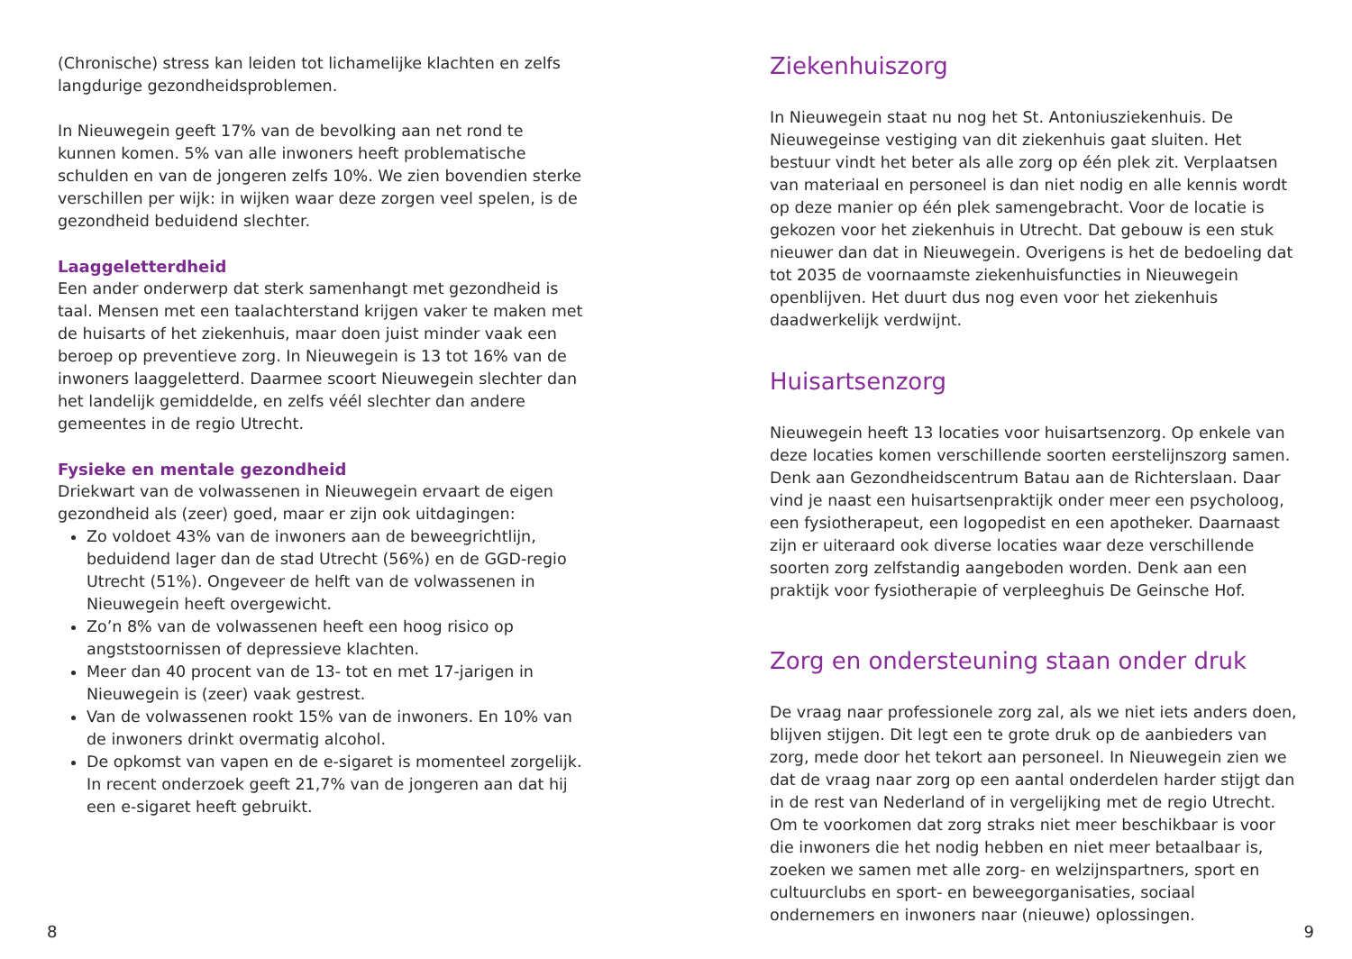(Chronische) stress kan leiden tot lichamelijke klachten en zelfs langdurige gezondheidsproblemen.
In Nieuwegein geeft 17% van de bevolking aan net rond te kunnen komen. 5% van alle inwoners heeft problematische schulden en van de jongeren zelfs 10%. We zien bovendien sterke verschillen per wijk: in wijken waar deze zorgen veel spelen, is de gezondheid beduidend slechter.
Laaggeletterdheid
Een ander onderwerp dat sterk samenhangt met gezondheid is taal. Mensen met een taalachterstand krijgen vaker te maken met de huisarts of het ziekenhuis, maar doen juist minder vaak een beroep op preventieve zorg. In Nieuwegein is 13 tot 16% van de inwoners laaggeletterd. Daarmee scoort Nieuwegein slechter dan het landelijk gemiddelde, en zelfs véél slechter dan andere gemeentes in de regio Utrecht.
Fysieke en mentale gezondheid
Driekwart van de volwassenen in Nieuwegein ervaart de eigen gezondheid als (zeer) goed, maar er zijn ook uitdagingen:
Zo voldoet 43% van de inwoners aan de beweegrichtlijn, beduidend lager dan de stad Utrecht (56%) en de GGD-regio Utrecht (51%). Ongeveer de helft van de volwassenen in Nieuwegein heeft overgewicht.
Zo’n 8% van de volwassenen heeft een hoog risico op angststoornissen of depressieve klachten.
Meer dan 40 procent van de 13- tot en met 17-jarigen in Nieuwegein is (zeer) vaak gestrest.
Van de volwassenen rookt 15% van de inwoners. En 10% van de inwoners drinkt overmatig alcohol.
De opkomst van vapen en de e-sigaret is momenteel zorgelijk. In recent onderzoek geeft 21,7% van de jongeren aan dat hij een e-sigaret heeft gebruikt.
8
Ziekenhuiszorg
In Nieuwegein staat nu nog het St. Antoniusziekenhuis. De Nieuwegeinse vestiging van dit ziekenhuis gaat sluiten. Het bestuur vindt het beter als alle zorg op één plek zit. Verplaatsen van materiaal en personeel is dan niet nodig en alle kennis wordt op deze manier op één plek samengebracht. Voor de locatie is gekozen voor het ziekenhuis in Utrecht. Dat gebouw is een stuk nieuwer dan dat in Nieuwegein. Overigens is het de bedoeling dat tot 2035 de voornaamste ziekenhuisfuncties in Nieuwegein openblijven. Het duurt dus nog even voor het ziekenhuis daadwerkelijk verdwijnt.
Huisartsenzorg
Nieuwegein heeft 13 locaties voor huisartsenzorg. Op enkele van deze locaties komen verschillende soorten eerstelijnszorg samen. Denk aan Gezondheidscentrum Batau aan de Richterslaan. Daar vind je naast een huisartsenpraktijk onder meer een psycholoog, een fysiotherapeut, een logopedist en een apotheker. Daarnaast zijn er uiteraard ook diverse locaties waar deze verschillende soorten zorg zelfstandig aangeboden worden. Denk aan een praktijk voor fysiotherapie of verpleeghuis De Geinsche Hof.
Zorg en ondersteuning staan onder druk
De vraag naar professionele zorg zal, als we niet iets anders doen, blijven stijgen. Dit legt een te grote druk op de aanbieders van zorg, mede door het tekort aan personeel. In Nieuwegein zien we dat de vraag naar zorg op een aantal onderdelen harder stijgt dan in de rest van Nederland of in vergelijking met de regio Utrecht. Om te voorkomen dat zorg straks niet meer beschikbaar is voor die inwoners die het nodig hebben en niet meer betaalbaar is, zoeken we samen met alle zorg- en welzijnspartners, sport en cultuurclubs en sport- en beweegorganisaties, sociaal ondernemers en inwoners naar (nieuwe) oplossingen.
9